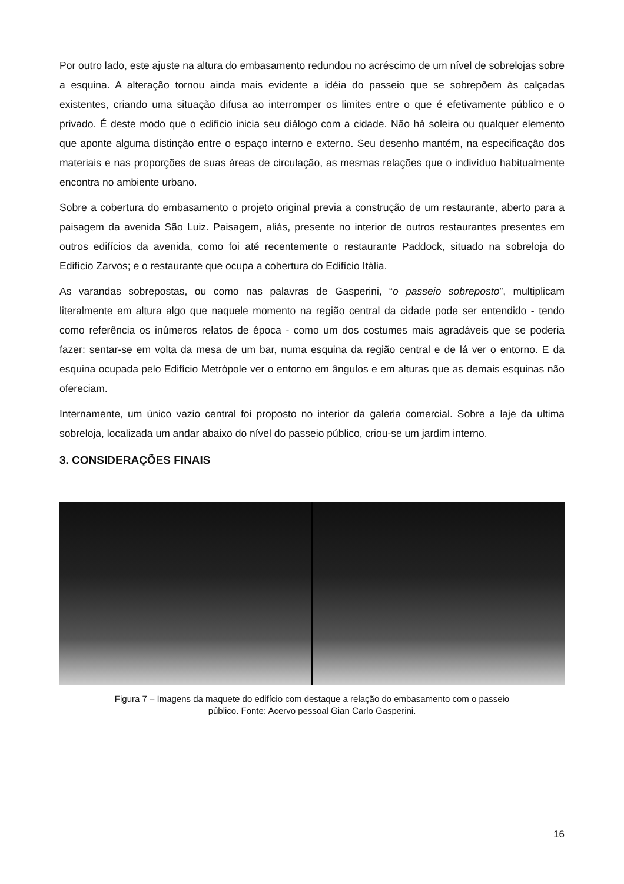Por outro lado, este ajuste na altura do embasamento redundou no acréscimo de um nível de sobrelojas sobre a esquina. A alteração tornou ainda mais evidente a idéia do passeio que se sobrepõem às calçadas existentes, criando uma situação difusa ao interromper os limites entre o que é efetivamente público e o privado. É deste modo que o edifício inicia seu diálogo com a cidade. Não há soleira ou qualquer elemento que aponte alguma distinção entre o espaço interno e externo. Seu desenho mantém, na especificação dos materiais e nas proporções de suas áreas de circulação, as mesmas relações que o indivíduo habitualmente encontra no ambiente urbano.
Sobre a cobertura do embasamento o projeto original previa a construção de um restaurante, aberto para a paisagem da avenida São Luiz. Paisagem, aliás, presente no interior de outros restaurantes presentes em outros edifícios da avenida, como foi até recentemente o restaurante Paddock, situado na sobreloja do Edifício Zarvos; e o restaurante que ocupa a cobertura do Edifício Itália.
As varandas sobrepostas, ou como nas palavras de Gasperini, “o passeio sobreposto”, multiplicam literalmente em altura algo que naquele momento na região central da cidade pode ser entendido - tendo como referência os inúmeros relatos de época - como um dos costumes mais agradáveis que se poderia fazer: sentar-se em volta da mesa de um bar, numa esquina da região central e de lá ver o entorno. E da esquina ocupada pelo Edifício Metrópole ver o entorno em ângulos e em alturas que as demais esquinas não ofereciam.
Internamente, um único vazio central foi proposto no interior da galeria comercial. Sobre a laje da ultima sobreloja, localizada um andar abaixo do nível do passeio público, criou-se um jardim interno.
3. CONSIDERAÇÕES FINAIS
Figura 7 – Imagens da maquete do edifício com destaque a relação do embasamento com o passeio
público. Fonte: Acervo pessoal Gian Carlo Gasperini.
16